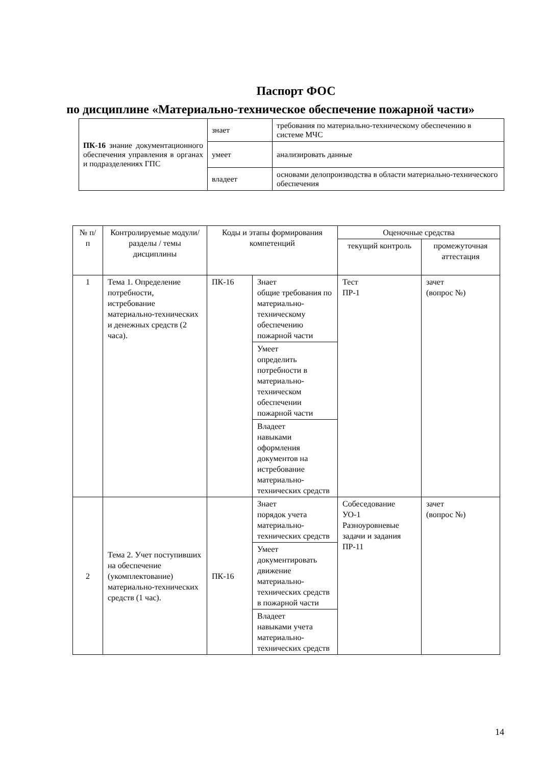Паспорт ФОС
по дисциплине «Материально-техническое обеспечение пожарной части»
| ПК-16 знание документационного обеспечения управления в органах и подразделениях ГПС | знает | требования по материально-техническому обеспечению в системе МЧС |
| | умеет | анализировать данные |
| | владеет | основами делопроизводства в области материально-технического обеспечения |
| № п/п | Контролируемые модули/разделы / темы дисциплины | Коды и этапы формирования компетенций | | Оценочные средства | |
| --- | --- | --- | --- | --- | --- |
| | | | | текущий контроль | промежуточная аттестация |
| 1 | Тема 1. Определение потребности, истребование материально-технических и денежных средств (2 часа). | ПК-16 | Знает общие требования по материально-техническому обеспечению пожарной части | Тест ПР-1 | зачет (вопрос №) |
| | | | Умеет определить потребности в материально-техническом обеспечении пожарной части | | |
| | | | Владеет навыками оформления документов на истребование материально-технических средств | | |
| 2 | Тема 2. Учет поступивших на обеспечение (укомплектование) материально-технических средств (1 час). | ПК-16 | Знает порядок учета материально-технических средств | Собеседование УО-1 Разноуровневые задачи и задания ПР-11 | зачет (вопрос №) |
| | | | Умеет документировать движение материально-технических средств в пожарной части | | |
| | | | Владеет навыками учета материально-технических средств | | |
14